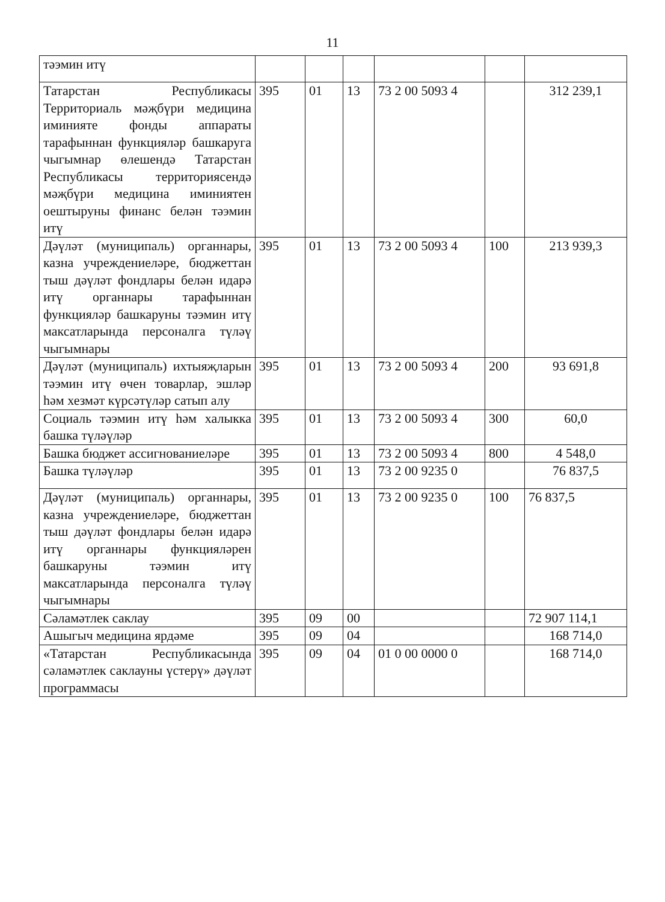11
| тәэмин итү | | | | | | |
| Татарстан Республикасы Территориаль мәҗбүри медицина иминияте фонды аппараты тарафыннан функцияләр башкаруга чыгымнар өлешендә Татарстан Республикасы территориясендә мәҗбүри медицина иминиятен оештыруны финанс белән тәэмин итү | 395 | 01 | 13 | 73 2 00 5093 4 | | 312 239,1 |
| Дәүләт (муниципаль) органнары, казна учреждениеләре, бюджеттан тыш дәүләт фондлары белән идарә итү органнары тарафыннан функцияләр башкаруны тәэмин итү максатларында персоналга түләү чыгымнары | 395 | 01 | 13 | 73 2 00 5093 4 | 100 | 213 939,3 |
| Дәүләт (муниципаль) ихтыяҗларын тәэмин итү өчен товарлар, эшләр һәм хезмәт күрсәтүләр сатып алу | 395 | 01 | 13 | 73 2 00 5093 4 | 200 | 93 691,8 |
| Социаль тәэмин итү һәм халыкка башка түләүләр | 395 | 01 | 13 | 73 2 00 5093 4 | 300 | 60,0 |
| Башка бюджет ассигнованиеләре | 395 | 01 | 13 | 73 2 00 5093 4 | 800 | 4 548,0 |
| Башка түләүләр | 395 | 01 | 13 | 73 2 00 9235 0 | | 76 837,5 |
| Дәүләт (муниципаль) органнары, казна учреждениеләре, бюджеттан тыш дәүләт фондлары белән идарә итү органнары функцияләрен башкаруны тәэмин итү максатларында персоналга түләү чыгымнары | 395 | 01 | 13 | 73 2 00 9235 0 | 100 | 76 837,5 |
| Сәламәтлек саклау | 395 | 09 | 00 | | | 72 907 114,1 |
| Ашыгыч медицина ярдәме | 395 | 09 | 04 | | | 168 714,0 |
| «Татарстан Республикасында сәламәтлек саклауны үстерү» дәүләт программасы | 395 | 09 | 04 | 01 0 00 0000 0 | | 168 714,0 |